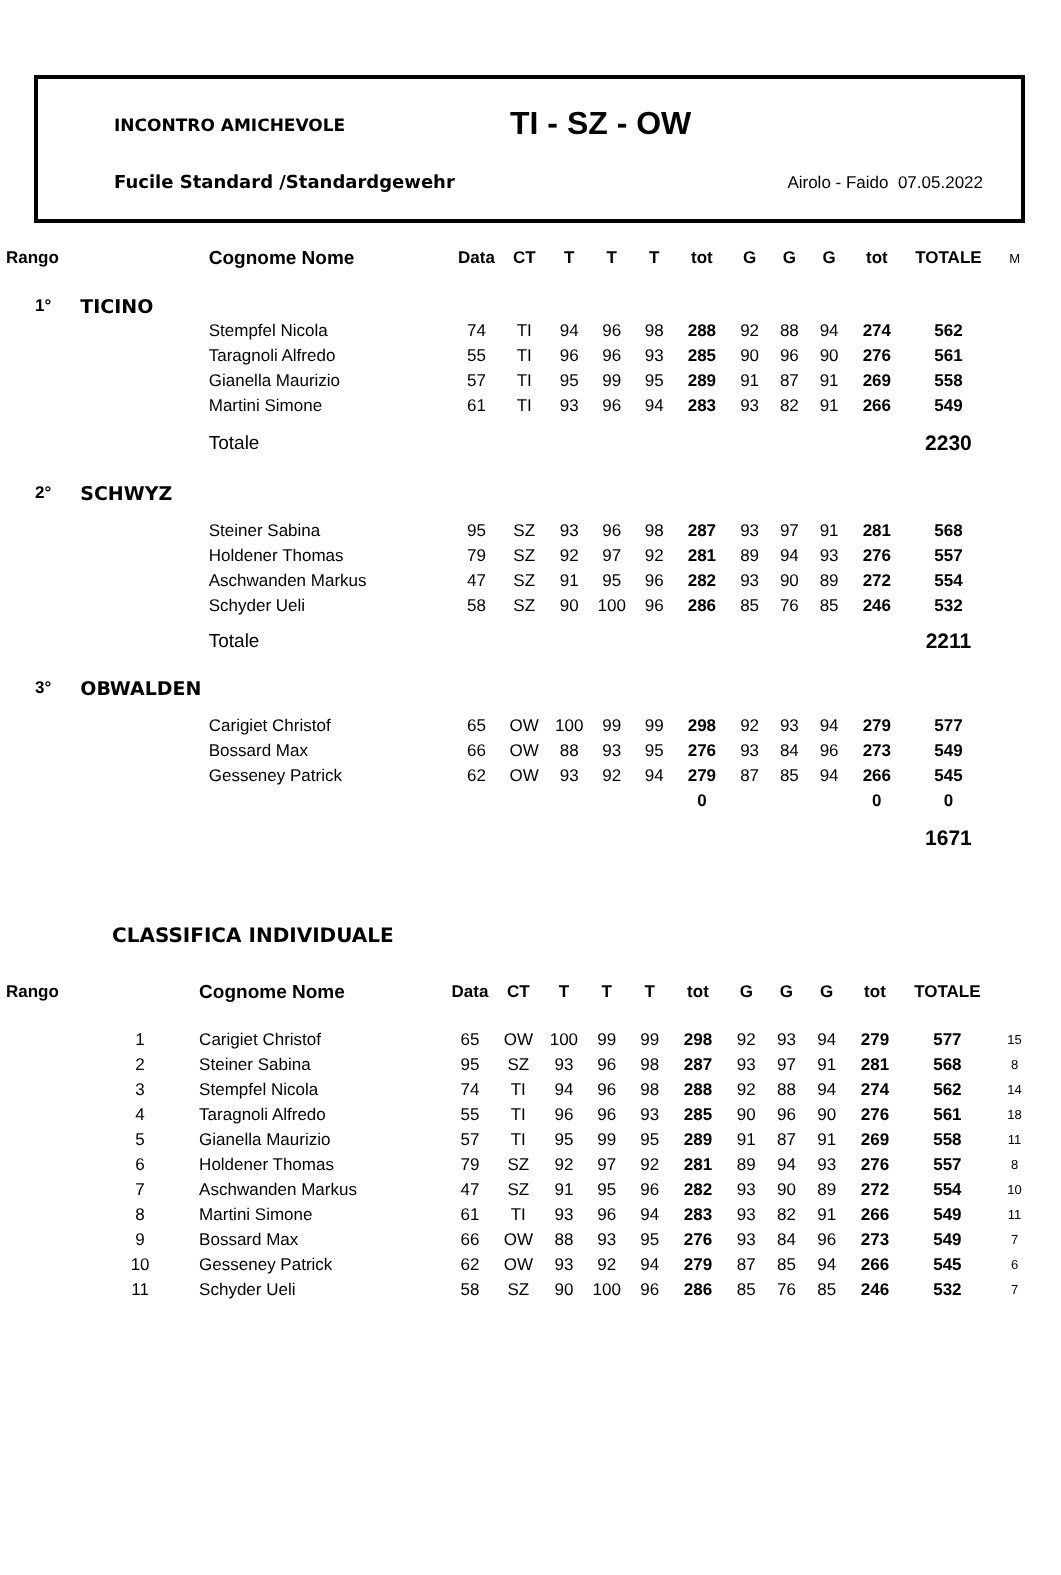INCONTRO AMICHEVOLE TI - SZ - OW
Fucile Standard /Standardgewehr
Airolo - Faido 07.05.2022
| Rango | | Cognome Nome | Data | CT | T | T | T | tot | G | G | G | tot | TOTALE | M |
| --- | --- | --- | --- | --- | --- | --- | --- | --- | --- | --- | --- | --- | --- | --- |
| 1° | TICINO | | | | | | | | | | | | | |
| | | Stempfel Nicola | 74 | TI | 94 | 96 | 98 | 288 | 92 | 88 | 94 | 274 | 562 | |
| | | Taragnoli Alfredo | 55 | TI | 96 | 96 | 93 | 285 | 90 | 96 | 90 | 276 | 561 | |
| | | Gianella Maurizio | 57 | TI | 95 | 99 | 95 | 289 | 91 | 87 | 91 | 269 | 558 | |
| | | Martini Simone | 61 | TI | 93 | 96 | 94 | 283 | 93 | 82 | 91 | 266 | 549 | |
| | | Totale | | | | | | | | | | | 2230 | |
| 2° | SCHWYZ | | | | | | | | | | | | | |
| | | Steiner Sabina | 95 | SZ | 93 | 96 | 98 | 287 | 93 | 97 | 91 | 281 | 568 | |
| | | Holdener Thomas | 79 | SZ | 92 | 97 | 92 | 281 | 89 | 94 | 93 | 276 | 557 | |
| | | Aschwanden Markus | 47 | SZ | 91 | 95 | 96 | 282 | 93 | 90 | 89 | 272 | 554 | |
| | | Schyder Ueli | 58 | SZ | 90 | 100 | 96 | 286 | 85 | 76 | 85 | 246 | 532 | |
| | | Totale | | | | | | | | | | | 2211 | |
| 3° | OBWALDEN | | | | | | | | | | | | | |
| | | Carigiet Christof | 65 | OW | 100 | 99 | 99 | 298 | 92 | 93 | 94 | 279 | 577 | |
| | | Bossard Max | 66 | OW | 88 | 93 | 95 | 276 | 93 | 84 | 96 | 273 | 549 | |
| | | Gesseney Patrick | 62 | OW | 93 | 92 | 94 | 279 | 87 | 85 | 94 | 266 | 545 | |
| | | | | | | | | 0 | | | | 0 | 0 | |
| | | | | | | | | | | | | | 1671 | |
CLASSIFICA INDIVIDUALE
| Rango | | Cognome Nome | Data | CT | T | T | T | tot | G | G | G | tot | TOTALE | |
| --- | --- | --- | --- | --- | --- | --- | --- | --- | --- | --- | --- | --- | --- | --- |
| | 1 | Carigiet Christof | 65 | OW | 100 | 99 | 99 | 298 | 92 | 93 | 94 | 279 | 577 | 15 |
| | 2 | Steiner Sabina | 95 | SZ | 93 | 96 | 98 | 287 | 93 | 97 | 91 | 281 | 568 | 8 |
| | 3 | Stempfel Nicola | 74 | TI | 94 | 96 | 98 | 288 | 92 | 88 | 94 | 274 | 562 | 14 |
| | 4 | Taragnoli Alfredo | 55 | TI | 96 | 96 | 93 | 285 | 90 | 96 | 90 | 276 | 561 | 18 |
| | 5 | Gianella Maurizio | 57 | TI | 95 | 99 | 95 | 289 | 91 | 87 | 91 | 269 | 558 | 11 |
| | 6 | Holdener Thomas | 79 | SZ | 92 | 97 | 92 | 281 | 89 | 94 | 93 | 276 | 557 | 8 |
| | 7 | Aschwanden Markus | 47 | SZ | 91 | 95 | 96 | 282 | 93 | 90 | 89 | 272 | 554 | 10 |
| | 8 | Martini Simone | 61 | TI | 93 | 96 | 94 | 283 | 93 | 82 | 91 | 266 | 549 | 11 |
| | 9 | Bossard Max | 66 | OW | 88 | 93 | 95 | 276 | 93 | 84 | 96 | 273 | 549 | 7 |
| | 10 | Gesseney Patrick | 62 | OW | 93 | 92 | 94 | 279 | 87 | 85 | 94 | 266 | 545 | 6 |
| | 11 | Schyder Ueli | 58 | SZ | 90 | 100 | 96 | 286 | 85 | 76 | 85 | 246 | 532 | 7 |